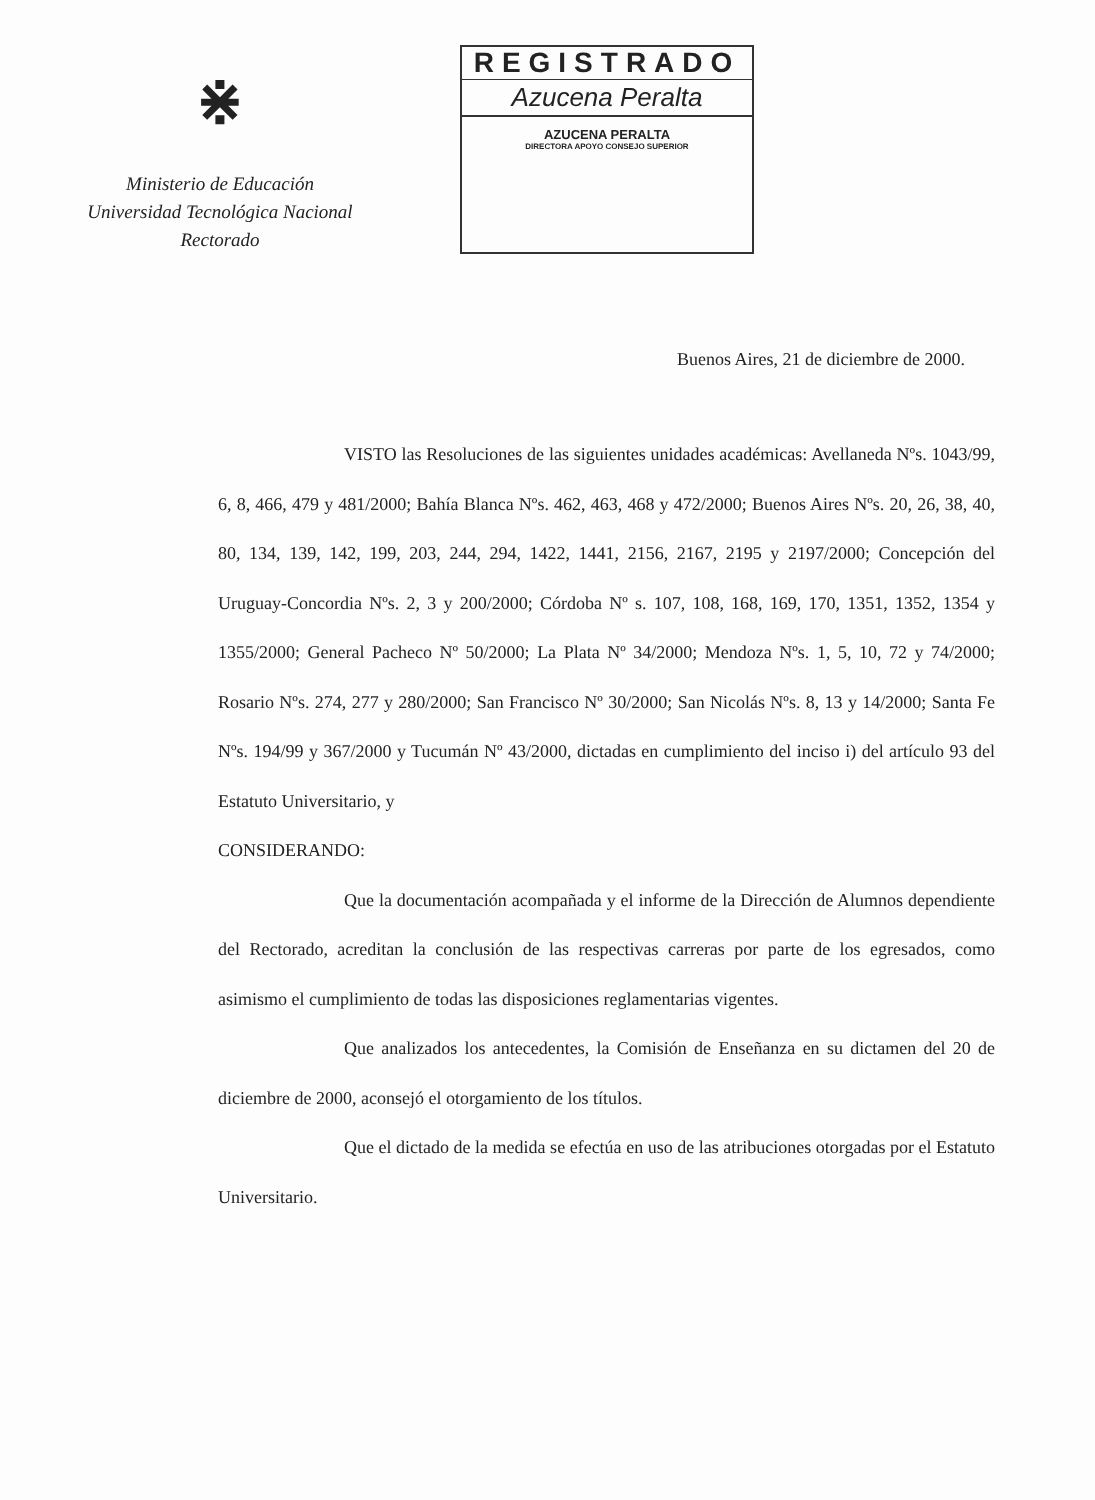⋇
Ministerio de Educación
Universidad Tecnológica Nacional
Rectorado
REGISTRADO
Azucena Peralta
AZUCENA PERALTA
DIRECTORA APOYO CONSEJO SUPERIOR
Buenos Aires, 21 de diciembre de 2000.
VISTO las Resoluciones de las siguientes unidades académicas: Avellaneda Nºs. 1043/99, 6, 8, 466, 479 y 481/2000; Bahía Blanca Nºs. 462, 463, 468 y 472/2000; Buenos Aires Nºs. 20, 26, 38, 40, 80, 134, 139, 142, 199, 203, 244, 294, 1422, 1441, 2156, 2167, 2195 y 2197/2000; Concepción del Uruguay-Concordia Nºs. 2, 3 y 200/2000; Córdoba Nº s. 107, 108, 168, 169, 170, 1351, 1352, 1354 y 1355/2000; General Pacheco Nº 50/2000; La Plata Nº 34/2000; Mendoza Nºs. 1, 5, 10, 72 y 74/2000; Rosario Nºs. 274, 277 y 280/2000; San Francisco Nº 30/2000; San Nicolás Nºs. 8, 13 y 14/2000; Santa Fe Nºs. 194/99 y 367/2000 y Tucumán Nº 43/2000, dictadas en cumplimiento del inciso i) del artículo 93 del Estatuto Universitario, y
CONSIDERANDO:
Que la documentación acompañada y el informe de la Dirección de Alumnos dependiente del Rectorado, acreditan la conclusión de las respectivas carreras por parte de los egresados, como asimismo el cumplimiento de todas las disposiciones reglamentarias vigentes.
Que analizados los antecedentes, la Comisión de Enseñanza en su dictamen del 20 de diciembre de 2000, aconsejó el otorgamiento de los títulos.
Que el dictado de la medida se efectúa en uso de las atribuciones otorgadas por el Estatuto Universitario.